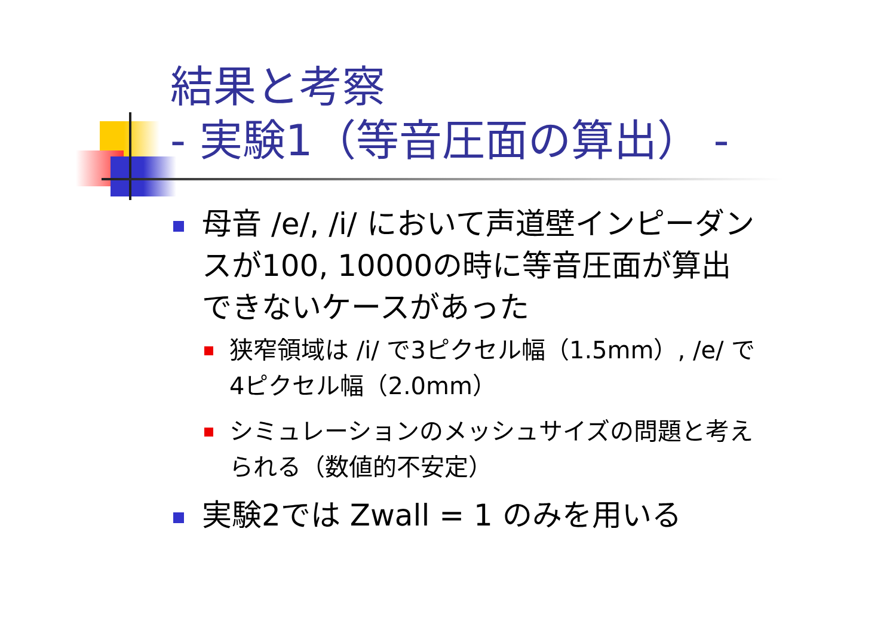結果と考察
- 実験1（等音圧面の算出） -
母音 /e/, /i/ において声道壁インピーダンスが100, 10000の時に等音圧面が算出できないケースがあった
狭窄領域は /i/ で3ピクセル幅（1.5mm）, /e/ で4ピクセル幅（2.0mm）
シミュレーションのメッシュサイズの問題と考えられる（数値的不安定）
実験2では Zwall = 1 のみを用いる